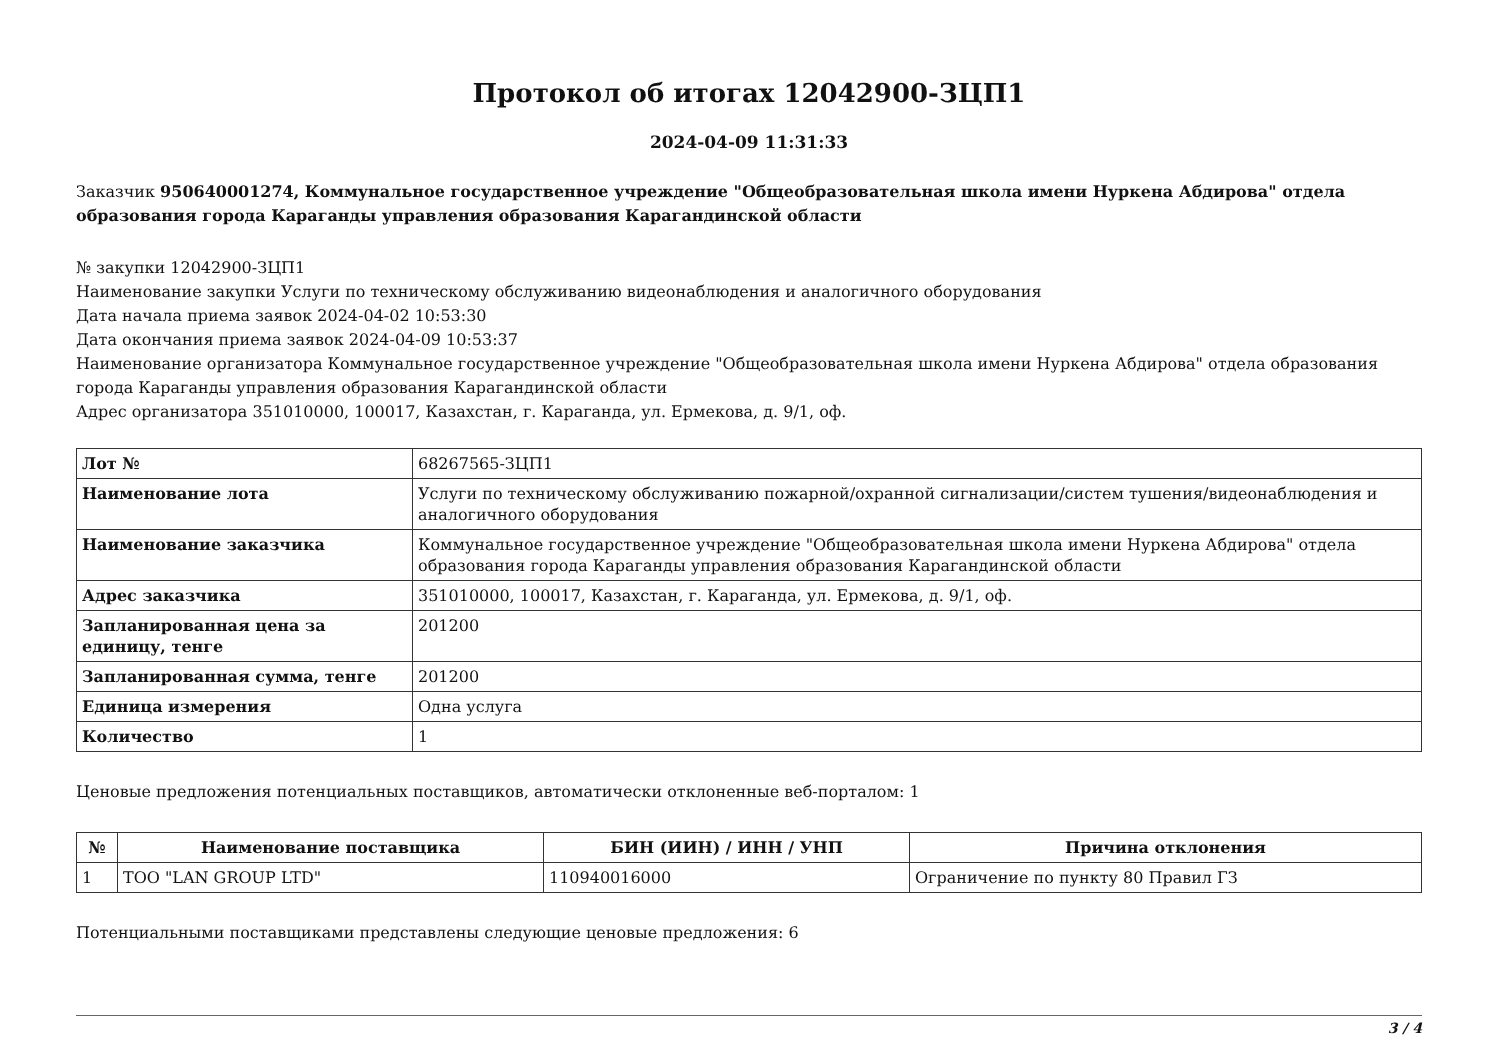Протокол об итогах 12042900-ЗЦП1
2024-04-09 11:31:33
Заказчик 950640001274, Коммунальное государственное учреждение "Общеобразовательная школа имени Нуркена Абдирова" отдела образования города Караганды управления образования Карагандинской области
№ закупки 12042900-ЗЦП1
Наименование закупки Услуги по техническому обслуживанию видеонаблюдения и аналогичного оборудования
Дата начала приема заявок 2024-04-02 10:53:30
Дата окончания приема заявок 2024-04-09 10:53:37
Наименование организатора Коммунальное государственное учреждение "Общеобразовательная школа имени Нуркена Абдирова" отдела образования города Караганды управления образования Карагандинской области
Адрес организатора 351010000, 100017, Казахстан, г. Караганда, ул. Ермекова, д. 9/1, оф.
| Лот № | 68267565-ЗЦП1 |
| Наименование лота | Услуги по техническому обслуживанию пожарной/охранной сигнализации/систем тушения/видеонаблюдения и аналогичного оборудования |
| Наименование заказчика | Коммунальное государственное учреждение "Общеобразовательная школа имени Нуркена Абдирова" отдела образования города Караганды управления образования Карагандинской области |
| Адрес заказчика | 351010000, 100017, Казахстан, г. Караганда, ул. Ермекова, д. 9/1, оф. |
| Запланированная цена за единицу, тенге | 201200 |
| Запланированная сумма, тенге | 201200 |
| Единица измерения | Одна услуга |
| Количество | 1 |
Ценовые предложения потенциальных поставщиков, автоматически отклоненные веб-порталом: 1
| № | Наименование поставщика | БИН (ИИН) / ИНН / УНП | Причина отклонения |
| --- | --- | --- | --- |
| 1 | ТОО "LAN GROUP LTD" | 110940016000 | Ограничение по пункту 80 Правил ГЗ |
Потенциальными поставщиками представлены следующие ценовые предложения: 6
3 / 4